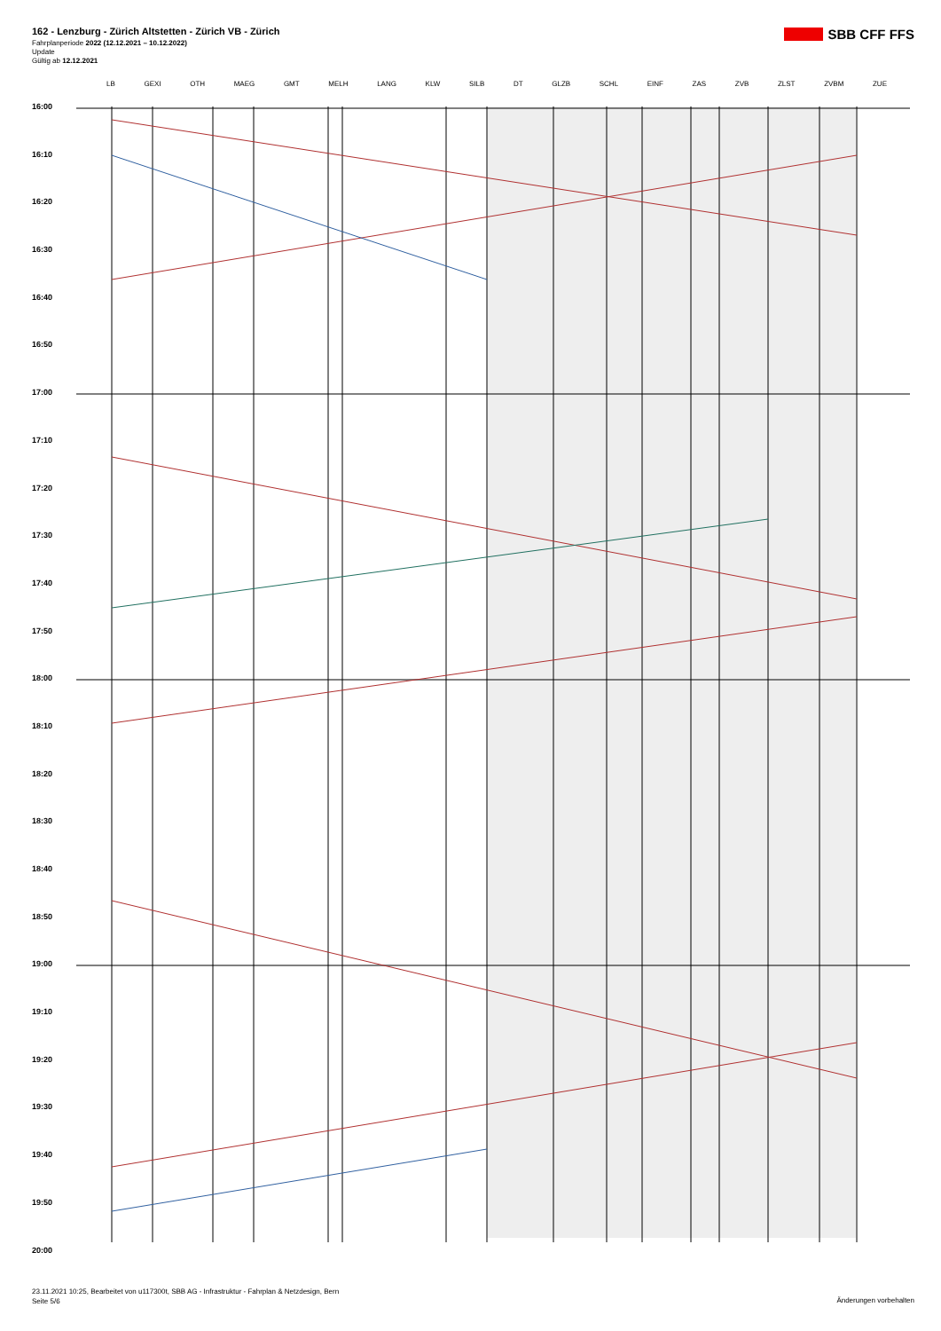162 - Lenzburg - Zürich Altstetten - Zürich VB - Zürich
Fahrplanperiode 2022 (12.12.2021 – 10.12.2022)
Update
Gültig ab 12.12.2021
SBB CFF FFS
LB GEXI OTH MAEG GMT MELH LANG KLW SILB DT GLZB SCHL EINF ZAS ZVB ZLST ZVBM ZUE
16:00
16:10
16:20
16:30
16:40
16:50
17:00
17:10
17:20
17:30
17:40
17:50
18:00
18:10
18:20
18:30
18:40
18:50
19:00
19:10
19:20
19:30
19:40
19:50
20:00
23.11.2021 10:25, Bearbeitet von u117300t, SBB AG - Infrastruktur - Fahrplan & Netzdesign, Bern
Seite 5/6
Änderungen vorbehalten